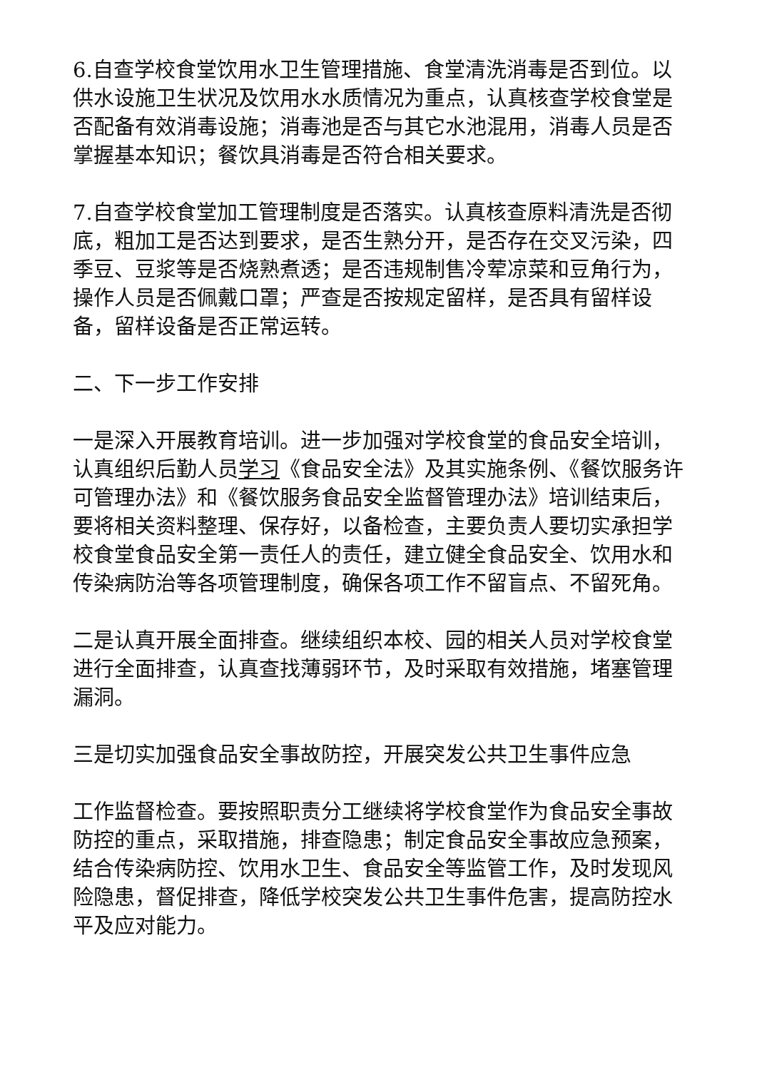6.自查学校食堂饮用水卫生管理措施、食堂清洗消毒是否到位。以供水设施卫生状况及饮用水水质情况为重点，认真核查学校食堂是否配备有效消毒设施；消毒池是否与其它水池混用，消毒人员是否掌握基本知识；餐饮具消毒是否符合相关要求。
7.自查学校食堂加工管理制度是否落实。认真核查原料清洗是否彻底，粗加工是否达到要求，是否生熟分开，是否存在交叉污染，四季豆、豆浆等是否烧熟煮透；是否违规制售冷荤凉菜和豆角行为，操作人员是否佩戴口罩；严查是否按规定留样，是否具有留样设备，留样设备是否正常运转。
二、下一步工作安排
一是深入开展教育培训。进一步加强对学校食堂的食品安全培训，认真组织后勤人员学习《食品安全法》及其实施条例、《餐饮服务许可管理办法》和《餐饮服务食品安全监督管理办法》培训结束后，要将相关资料整理、保存好，以备检查，主要负责人要切实承担学校食堂食品安全第一责任人的责任，建立健全食品安全、饮用水和传染病防治等各项管理制度，确保各项工作不留盲点、不留死角。
二是认真开展全面排查。继续组织本校、园的相关人员对学校食堂进行全面排查，认真查找薄弱环节，及时采取有效措施，堵塞管理漏洞。
三是切实加强食品安全事故防控，开展突发公共卫生事件应急
工作监督检查。要按照职责分工继续将学校食堂作为食品安全事故防控的重点，采取措施，排查隐患；制定食品安全事故应急预案，结合传染病防控、饮用水卫生、食品安全等监管工作，及时发现风险隐患，督促排查，降低学校突发公共卫生事件危害，提高防控水平及应对能力。